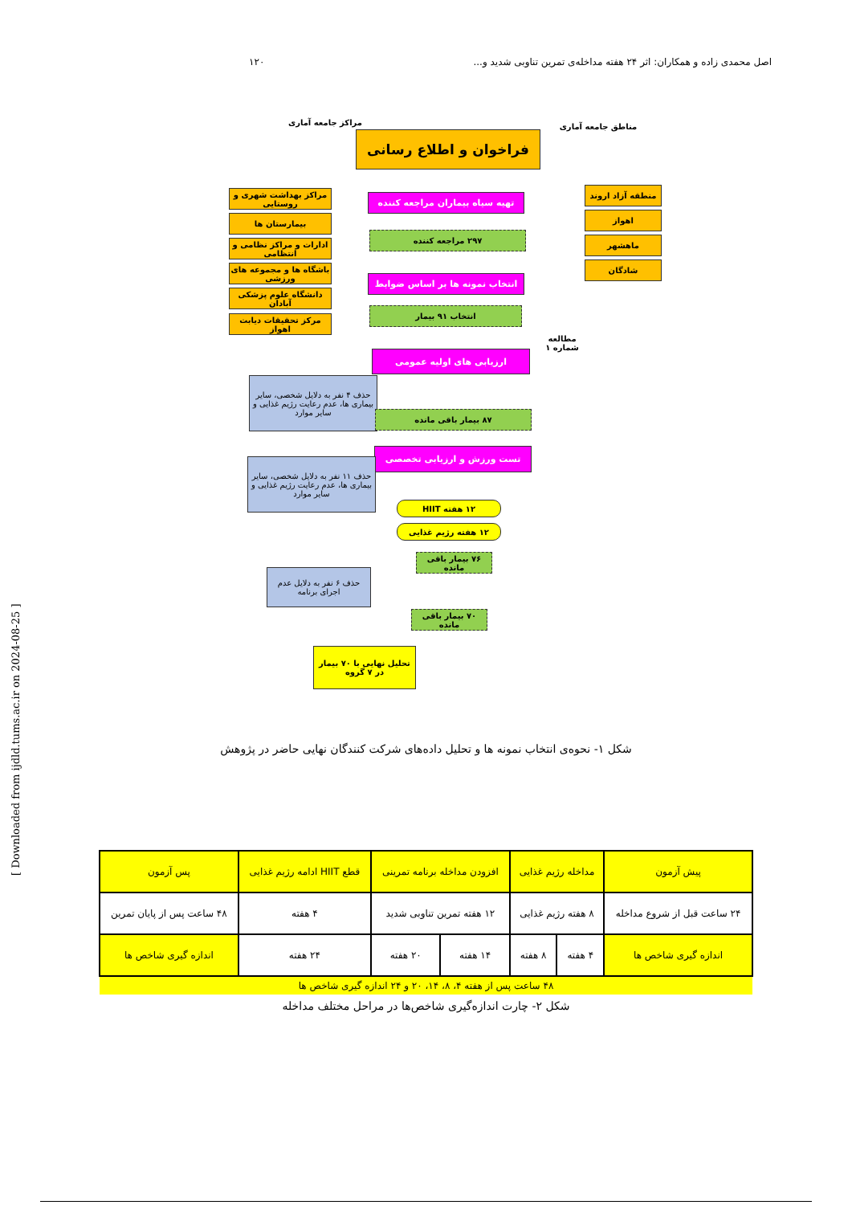اصل محمدی زاده و همکاران: اثر ۲۴ هفته مداخله‌ی تمرین تناوبی شدید و... ۱۲۰
مراکز جامعه آماری
فراخوان و اطلاع رسانی
مناطق جامعه آماری
مراکز بهداشت شهری و روستایی
بیمارستان ها
ادارات و مراکز نظامی و انتظامی
باشگاه ها و مجموعه های ورزشی
دانشگاه علوم پزشکی آبادان
مرکز تحقیقات دیابت اهواز
منطقه آزاد اروند
اهواز
ماهشهر
شادگان
تهیه سیاه بیماران مراجعه کننده
۲۹۷ مراجعه کننده
انتخاب نمونه ها بر اساس ضوابط
انتخاب ۹۱ بیمار
مطالعه شماره ۱
ارزیابی های اولیه عمومی
حذف ۴ نفر به دلایل شخصی، سایر بیماری ها، عدم رعایت رژیم غذایی و سایر موارد
۸۷ بیمار باقی مانده
تست ورزش و ارزیابی تخصصی
حذف ۱۱ نفر به دلایل شخصی، سایر بیماری ها، عدم رعایت رژیم غذایی و سایر موارد
۱۲ هفته HIIT
۱۲ هفته رژیم غذایی
۷۶ بیمار باقی مانده
حذف ۶ نفر به دلایل عدم اجرای برنامه
۷۰ بیمار باقی مانده
تحلیل نهایی با ۷۰ بیمار در ۷ گروه
شکل ۱- نحوه‌ی انتخاب نمونه ها و تحلیل داده‌های شرکت کنندگان نهایی حاضر در پژوهش
| پیش آزمون | مداخله رژیم غذایی | | افزودن مداخله برنامه تمرینی | | قطع HIIT ادامه رژیم غذایی | پس آزمون |
| ۲۴ ساعت قبل از شروع مداخله | ۸ هفته رژیم غذایی | | ۱۲ هفته تمرین تناوبی شدید | | ۴ هفته | ۴۸ ساعت پس از پایان تمرین |
| اندازه گیری شاخص ها | ۴ هفته | ۸ هفته | ۱۴ هفته | ۲۰ هفته | ۲۴ هفته | اندازه گیری شاخص ها |
| ۴۸ ساعت پس از هفته ۴، ۸، ۱۴، ۲۰ و ۲۴ اندازه گیری شاخص ها | | | | | | |
شکل ۲- چارت اندازه‌گیری شاخص‌ها در مراحل مختلف مداخله
[ Downloaded from ijdld.tums.ac.ir on 2024-08-25 ]